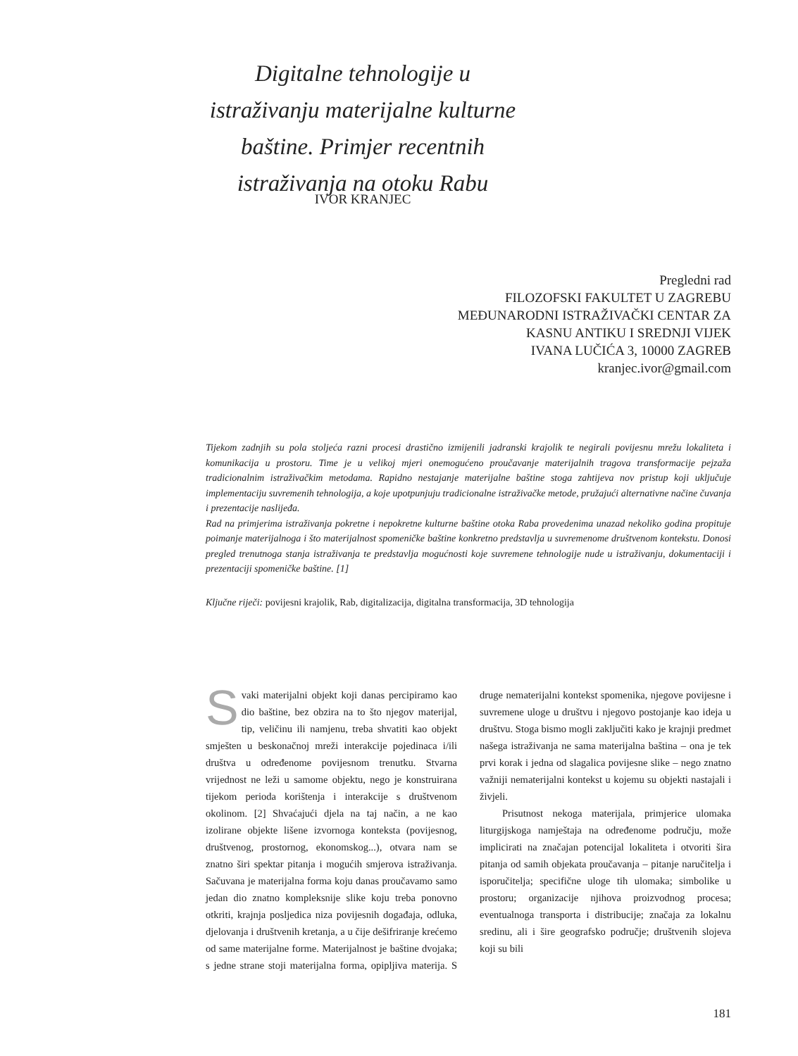Digitalne tehnologije u istraživanju materijalne kulturne baštine. Primjer recentnih istraživanja na otoku Rabu
IVOR KRANJEC
Pregledni rad
FILOZOFSKI FAKULTET U ZAGREBU
MEĐUNARODNI ISTRAŽIVAČKI CENTAR ZA
KASNU ANTIKU I SREDNJI VIJEK
IVANA LUČIĆA 3, 10000 ZAGREB
kranjec.ivor@gmail.com
Tijekom zadnjih su pola stoljeća razni procesi drastično izmijenili jadranski krajolik te negirali povijesnu mrežu lokaliteta i komunikacija u prostoru. Time je u velikoj mjeri onemogućeno proučavanje materijalnih tragova transformacije pejzaža tradicionalnim istraživačkim metodama. Rapidno nestajanje materijalne baštine stoga zahtijeva nov pristup koji uključuje implementaciju suvremenih tehnologija, a koje upotpunjuju tradicionalne istraživačke metode, pružajući alternativne načine čuvanja i prezentacije naslijeđa.
Rad na primjerima istraživanja pokretne i nepokretne kulturne baštine otoka Raba provedenima unazad nekoliko godina propituje poimanje materijalnoga i što materijalnost spomeničke baštine konkretno predstavlja u suvremenome društvenom kontekstu. Donosi pregled trenutnoga stanja istraživanja te predstavlja mogućnosti koje suvremene tehnologije nude u istraživanju, dokumentaciji i prezentaciji spomeničke baštine. [1]
Ključne riječi: povijesni krajolik, Rab, digitalizacija, digitalna transformacija, 3D tehnologija
Svaki materijalni objekt koji danas percipiramo kao dio baštine, bez obzira na to što njegov materijal, tip, veličinu ili namjenu, treba shvatiti kao objekt smješten u beskonačnoj mreži interakcije pojedinaca i/ili društva u određenome povijesnom trenutku. Stvarna vrijednost ne leži u samome objektu, nego je konstruirana tijekom perioda korištenja i interakcije s društvenom okolinom. [2] Shvaćajući djela na taj način, a ne kao izolirane objekte lišene izvornoga konteksta (povijesnog, društvenog, prostornog, ekonomskog...), otvara nam se znatno širi spektar pitanja i mogućih smjerova istraživanja. Sačuvana je materijalna forma koju danas proučavamo samo jedan dio znatno kompleksnije slike koju treba ponovno otkriti, krajnja posljedica niza povijesnih događaja, odluka, djelovanja i društvenih kretanja, a u čije dešifriranje krećemo od same materijalne forme. Materijalnost je baštine dvojaka; s jedne strane stoji materijalna forma, opipljiva materija. S druge nematerijalni kontekst spomenika, njegove povijesne i suvremene uloge u društvu i njegovo postojanje kao ideja u društvu. Stoga bismo mogli zaključiti kako je krajnji predmet našega istraživanja ne sama materijalna baština – ona je tek prvi korak i jedna od slagalica povijesne slike – nego znatno važniji nematerijalni kontekst u kojemu su objekti nastajali i živjeli.
Prisutnost nekoga materijala, primjerice ulomaka liturgijskoga namještaja na određenome području, može implicirati na značajan potencijal lokaliteta i otvoriti šira pitanja od samih objekata proučavanja – pitanje naručitelja i isporučitelja; specifične uloge tih ulomaka; simbolike u prostoru; organizacije njihova proizvodnog procesa; eventualnoga transporta i distribucije; značaja za lokalnu sredinu, ali i šire geografsko područje; društvenih slojeva koji su bili
181